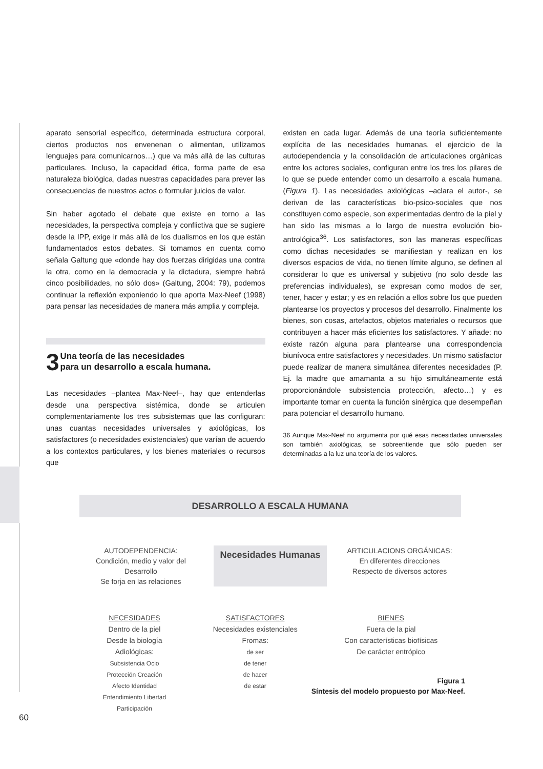aparato sensorial específico, determinada estructura corporal, ciertos productos nos envenenan o alimentan, utilizamos lenguajes para comunicarnos…) que va más allá de las culturas particulares. Incluso, la capacidad ética, forma parte de esa naturaleza biológica, dadas nuestras capacidades para prever las consecuencias de nuestros actos o formular juicios de valor.
Sin haber agotado el debate que existe en torno a las necesidades, la perspectiva compleja y conflictiva que se sugiere desde la IPP, exige ir más allá de los dualismos en los que están fundamentados estos debates. Si tomamos en cuenta como señala Galtung que «donde hay dos fuerzas dirigidas una contra la otra, como en la democracia y la dictadura, siempre habrá cinco posibilidades, no sólo dos» (Galtung, 2004: 79), podemos continuar la reflexión exponiendo lo que aporta Max-Neef (1998) para pensar las necesidades de manera más amplia y compleja.
3 Una teoría de las necesidades
para un desarrollo a escala humana.
Las necesidades –plantea Max-Neef–, hay que entenderlas desde una perspectiva sistémica, donde se articulen complementariamente los tres subsistemas que las configuran: unas cuantas necesidades universales y axiológicas, los satisfactores (o necesidades existenciales) que varían de acuerdo a los contextos particulares, y los bienes materiales o recursos que
existen en cada lugar. Además de una teoría suficientemente explícita de las necesidades humanas, el ejercicio de la autodependencia y la consolidación de articulaciones orgánicas entre los actores sociales, configuran entre los tres los pilares de lo que se puede entender como un desarrollo a escala humana. (Figura 1). Las necesidades axiológicas –aclara el autor-, se derivan de las características bio-psico-sociales que nos constituyen como especie, son experimentadas dentro de la piel y han sido las mismas a lo largo de nuestra evolución bio-antrológica<sup>36</sup>. Los satisfactores, son las maneras específicas como dichas necesidades se manifiestan y realizan en los diversos espacios de vida, no tienen límite alguno, se definen al considerar lo que es universal y subjetivo (no solo desde las preferencias individuales), se expresan como modos de ser, tener, hacer y estar; y es en relación a ellos sobre los que pueden plantearse los proyectos y procesos del desarrollo. Finalmente los bienes, son cosas, artefactos, objetos materiales o recursos que contribuyen a hacer más eficientes los satisfactores. Y añade: no existe razón alguna para plantearse una correspondencia biunívoca entre satisfactores y necesidades. Un mismo satisfactor puede realizar de manera simultánea diferentes necesidades (P. Ej. la madre que amamanta a su hijo simultáneamente está proporcionándole subsistencia protección, afecto…) y es importante tomar en cuenta la función sinérgica que desempeñan para potenciar el desarrollo humano.
36 Aunque Max-Neef no argumenta por qué esas necesidades universales son también axiológicas, se sobreentiende que sólo pueden ser determinadas a la luz una teoría de los valores.
DESARROLLO A ESCALA HUMANA
AUTODEPENDENCIA:
Condición, medio y valor del Desarrollo
Se forja en las relaciones
Necesidades Humanas
ARTICULACIONS ORGÁNICAS:
En diferentes direcciones
Respecto de diversos actores
NECESIDADES
Dentro de la piel
Desde la biología
Adiológicas:
Subsistencia Ocio
Protección Creación
Afecto Identidad
Entendimiento Libertad
Participación
SATISFACTORES
Necesidades existenciales
Fromas:
de ser
de tener
de hacer
de estar
BIENES
Fuera de la pial
Con características biofísicas
De carácter entrópico
Figura 1
Síntesis del modelo propuesto por Max-Neef.
60